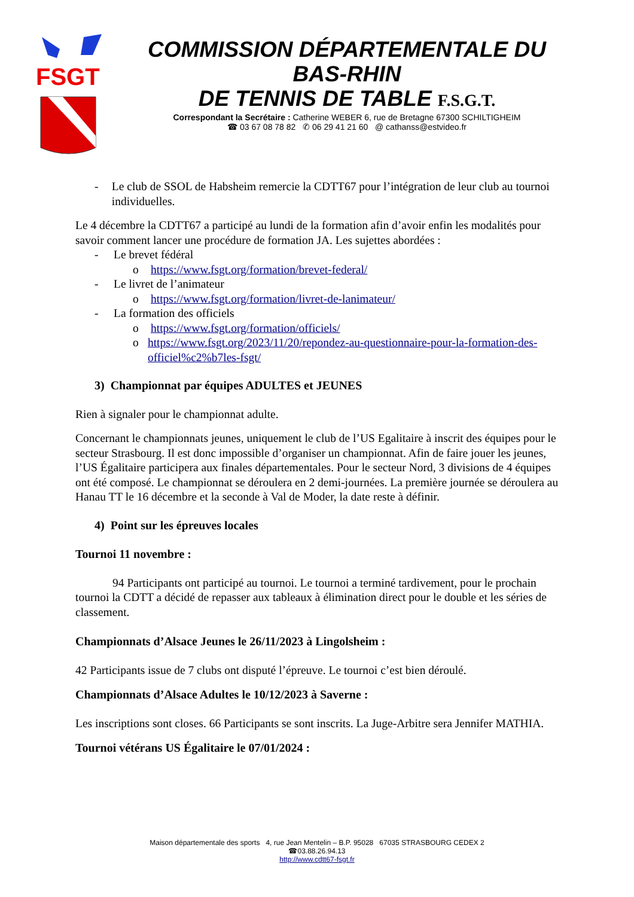FSGT
COMMISSION DÉPARTEMENTALE DU BAS-RHIN
DE TENNIS DE TABLE F.S.G.T.
Correspondant la Secrétaire : Catherine WEBER 6, rue de Bretagne 67300 SCHILTIGHEIM
☎ 03 67 08 78 82 ✆ 06 29 41 21 60 @ cathanss@estvideo.fr
- Le club de SSOL de Habsheim remercie la CDTT67 pour l’intégration de leur club au tournoi individuelles.
Le 4 décembre la CDTT67 a participé au lundi de la formation afin d’avoir enfin les modalités pour savoir comment lancer une procédure de formation JA. Les sujettes abordées :
- Le brevet fédéral
o https://www.fsgt.org/formation/brevet-federal/
- Le livret de l’animateur
o https://www.fsgt.org/formation/livret-de-lanimateur/
- La formation des officiels
o https://www.fsgt.org/formation/officiels/
o https://www.fsgt.org/2023/11/20/repondez-au-questionnaire-pour-la-formation-des-officiel%c2%b7les-fsgt/
3) Championnat par équipes ADULTES et JEUNES
Rien à signaler pour le championnat adulte.
Concernant le championnats jeunes, uniquement le club de l’US Egalitaire à inscrit des équipes pour le secteur Strasbourg. Il est donc impossible d’organiser un championnat. Afin de faire jouer les jeunes, l’US Égalitaire participera aux finales départementales. Pour le secteur Nord, 3 divisions de 4 équipes ont été composé. Le championnat se déroulera en 2 demi-journées. La première journée se déroulera au Hanau TT le 16 décembre et la seconde à Val de Moder, la date reste à définir.
4) Point sur les épreuves locales
Tournoi 11 novembre :
94 Participants ont participé au tournoi. Le tournoi a terminé tardivement, pour le prochain tournoi la CDTT a décidé de repasser aux tableaux à élimination direct pour le double et les séries de classement.
Championnats d’Alsace Jeunes le 26/11/2023 à Lingolsheim :
42 Participants issue de 7 clubs ont disputé l’épreuve. Le tournoi c’est bien déroulé.
Championnats d’Alsace Adultes le 10/12/2023 à Saverne :
Les inscriptions sont closes. 66 Participants se sont inscrits. La Juge-Arbitre sera Jennifer MATHIA.
Tournoi vétérans US Égalitaire le 07/01/2024 :
Maison départementale des sports 4, rue Jean Mentelin – B.P. 95028 67035 STRASBOURG CEDEX 2
☎03.88.26.94.13
http://www.cdtt67-fsgt.fr